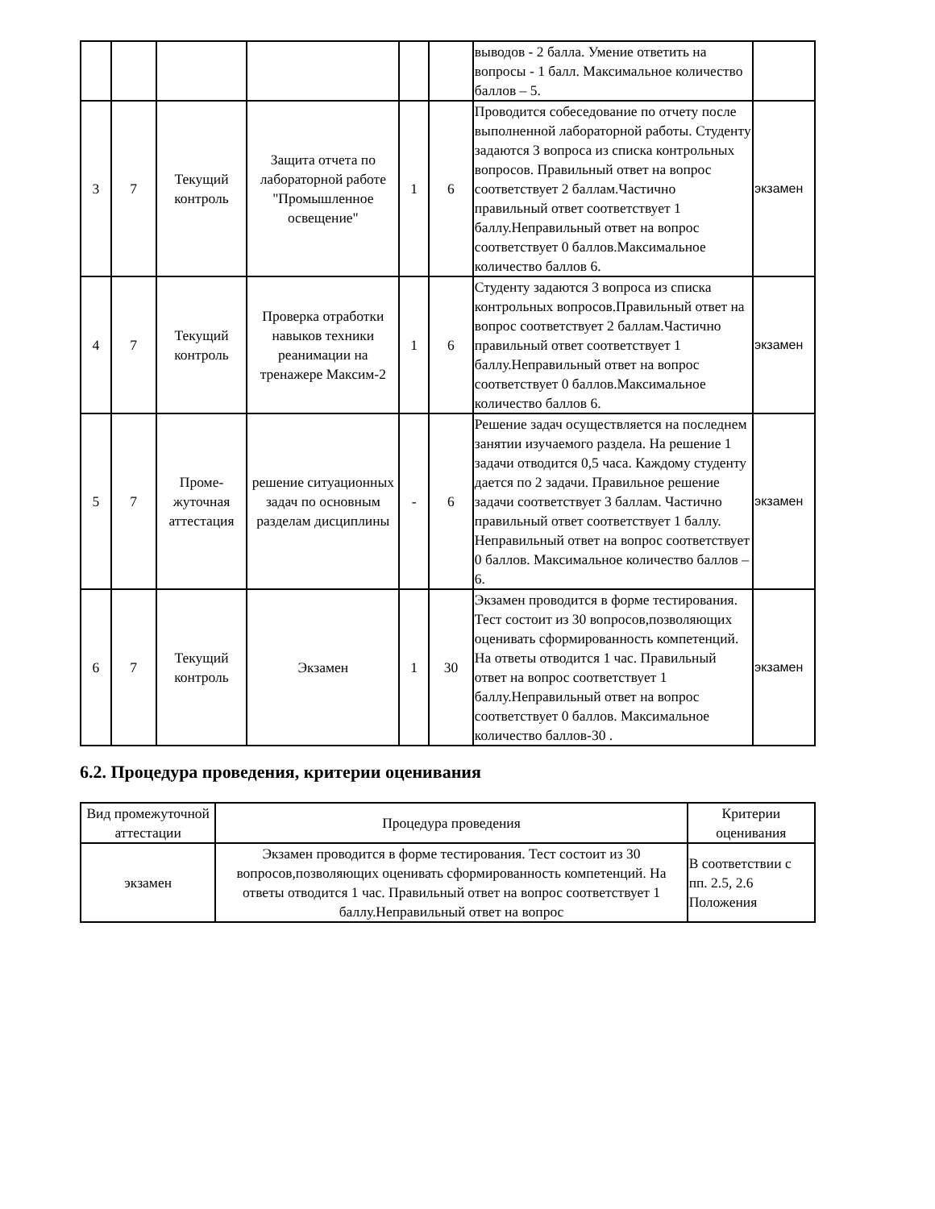| | | | | | | выводов - 2 балла. Умение ответить на вопросы - 1 балл. Максимальное количество баллов – 5. | |
| 3 | 7 | Текущий контроль | Защита отчета по лабораторной работе "Промышленное освещение" | 1 | 6 | Проводится собеседование по отчету после выполненной лабораторной работы. Студенту задаются 3 вопроса из списка контрольных вопросов. Правильный ответ на вопрос соответствует 2 баллам.Частично правильный ответ соответствует 1 баллу.Неправильный ответ на вопрос соответствует 0 баллов.Максимальное количество баллов 6. | экзамен |
| 4 | 7 | Текущий контроль | Проверка отработки навыков техники реанимации на тренажере Максим-2 | 1 | 6 | Студенту задаются 3 вопроса из списка контрольных вопросов.Правильный ответ на вопрос соответствует 2 баллам.Частично правильный ответ соответствует 1 баллу.Неправильный ответ на вопрос соответствует 0 баллов.Максимальное количество баллов 6. | экзамен |
| 5 | 7 | Проме-жуточная аттестация | решение ситуационных задач по основным разделам дисциплины | - | 6 | Решение задач осуществляется на последнем занятии изучаемого раздела. На решение 1 задачи отводится 0,5 часа. Каждому студенту дается по 2 задачи. Правильное решение задачи соответствует 3 баллам. Частично правильный ответ соответствует 1 баллу. Неправильный ответ на вопрос соответствует 0 баллов. Максимальное количество баллов – 6. | экзамен |
| 6 | 7 | Текущий контроль | Экзамен | 1 | 30 | Экзамен проводится в форме тестирования. Тест состоит из 30 вопросов,позволяющих оценивать сформированность компетенций. На ответы отводится 1 час. Правильный ответ на вопрос соответствует 1 баллу.Неправильный ответ на вопрос соответствует 0 баллов. Максимальное количество баллов-30 . | экзамен |
6.2. Процедура проведения, критерии оценивания
| Вид промежуточной аттестации | Процедура проведения | Критерии оценивания |
| --- | --- | --- |
| экзамен | Экзамен проводится в форме тестирования. Тест состоит из 30 вопросов,позволяющих оценивать сформированность компетенций. На ответы отводится 1 час. Правильный ответ на вопрос соответствует 1 баллу.Неправильный ответ на вопрос | В соответствии с пп. 2.5, 2.6 Положения |